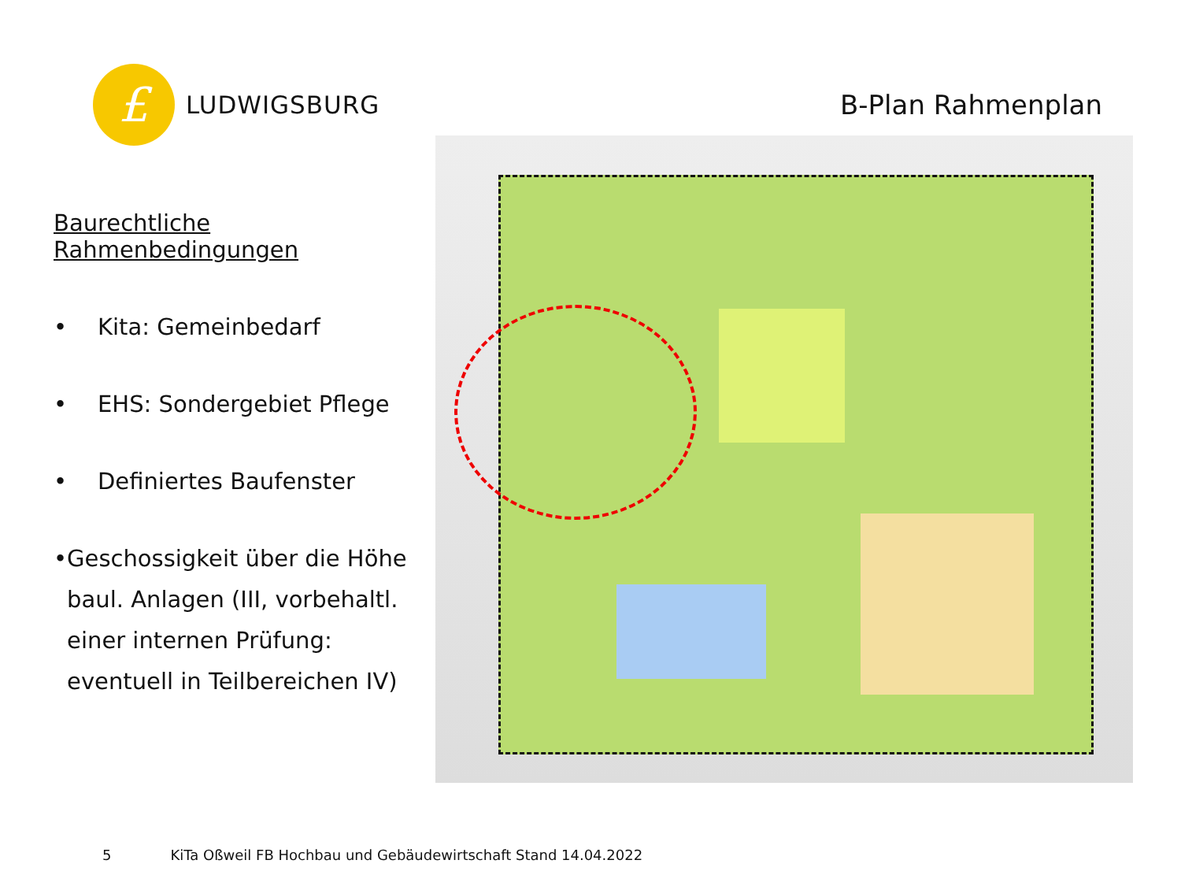£
LUDWIGSBURG
B-Plan Rahmenplan
Baurechtliche Rahmenbedingungen
• Kita: Gemeinbedarf
• EHS: Sondergebiet Pflege
• Definiertes Baufenster
• Geschossigkeit über die Höhe baul. Anlagen (III, vorbehaltl. einer internen Prüfung: eventuell in Teilbereichen IV)
5 KiTa Oßweil FB Hochbau und Gebäudewirtschaft Stand 14.04.2022